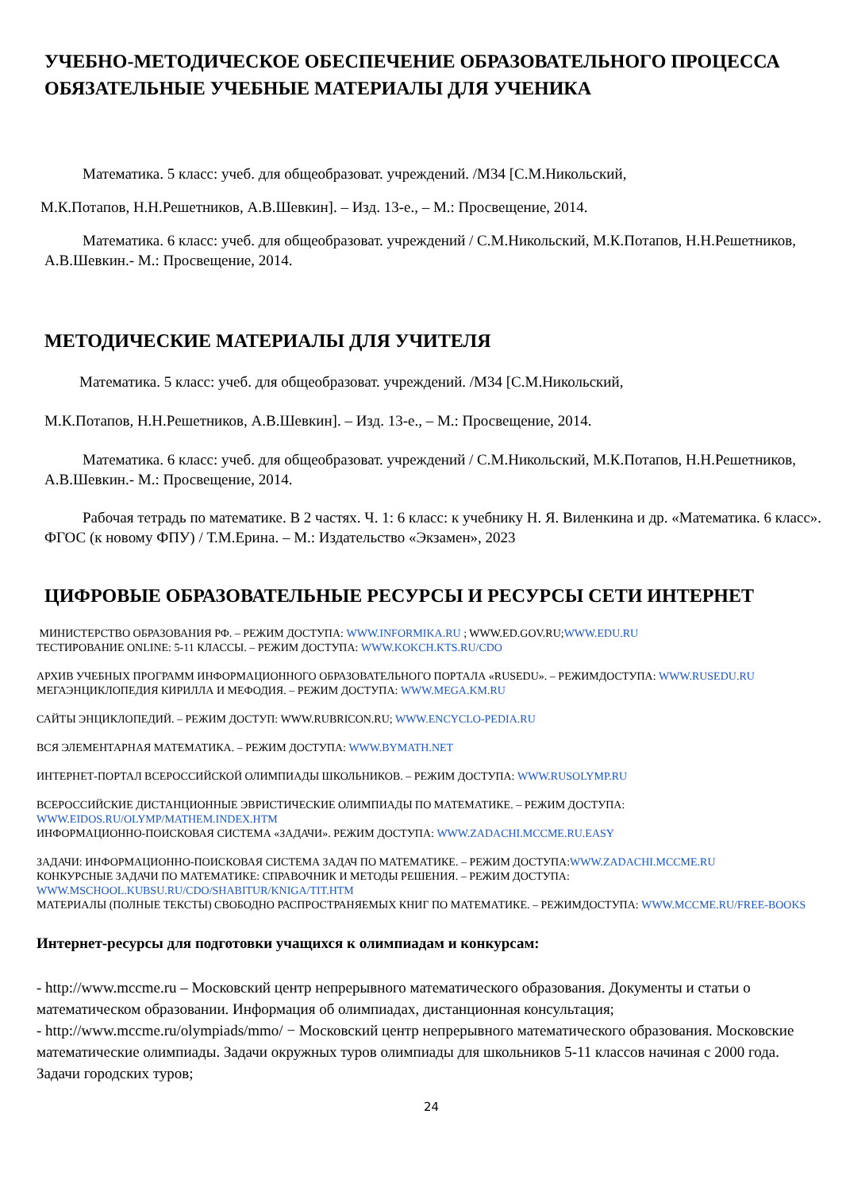УЧЕБНО-МЕТОДИЧЕСКОЕ ОБЕСПЕЧЕНИЕ ОБРАЗОВАТЕЛЬНОГО ПРОЦЕССА
ОБЯЗАТЕЛЬНЫЕ УЧЕБНЫЕ МАТЕРИАЛЫ ДЛЯ УЧЕНИКА
Математика. 5 класс: учеб. для общеобразоват. учреждений. /М34 [С.М.Никольский,
М.К.Потапов, Н.Н.Решетников, А.В.Шевкин]. – Изд. 13-е., – М.: Просвещение, 2014.
Математика. 6 класс: учеб. для общеобразоват. учреждений / С.М.Никольский, М.К.Потапов, Н.Н.Решетников, А.В.Шевкин.- М.: Просвещение, 2014.
МЕТОДИЧЕСКИЕ МАТЕРИАЛЫ ДЛЯ УЧИТЕЛЯ
Математика. 5 класс: учеб. для общеобразоват. учреждений. /М34 [С.М.Никольский,
М.К.Потапов, Н.Н.Решетников, А.В.Шевкин]. – Изд. 13-е., – М.: Просвещение, 2014.
Математика. 6 класс: учеб. для общеобразоват. учреждений / С.М.Никольский, М.К.Потапов, Н.Н.Решетников, А.В.Шевкин.- М.: Просвещение, 2014.
Рабочая тетрадь по математике. В 2 частях. Ч. 1: 6 класс: к учебнику Н. Я. Виленкина и др. «Математика. 6 класс». ФГОС (к новому ФПУ) / Т.М.Ерина. – М.: Издательство «Экзамен», 2023
ЦИФРОВЫЕ ОБРАЗОВАТЕЛЬНЫЕ РЕСУРСЫ И РЕСУРСЫ СЕТИ ИНТЕРНЕТ
МИНИСТЕРСТВО ОБРАЗОВАНИЯ РФ. – РЕЖИМ ДОСТУПА: WWW.INFORMIKA.RU ; WWW.ED.GOV.RU;WWW.EDU.RU
ТЕСТИРОВАНИЕ ONLINE: 5-11 КЛАССЫ. – РЕЖИМ ДОСТУПА: WWW.KOKCH.KTS.RU/CDO
АРХИВ УЧЕБНЫХ ПРОГРАММ ИНФОРМАЦИОННОГО ОБРАЗОВАТЕЛЬНОГО ПОРТАЛА «RUSEDU». – РЕЖИМДОСТУПА: WWW.RUSEDU.RU
МЕГАЭНЦИКЛОПЕДИЯ КИРИЛЛА И МЕФОДИЯ. – РЕЖИМ ДОСТУПА: WWW.MEGA.KM.RU
САЙТЫ ЭНЦИКЛОПЕДИЙ. – РЕЖИМ ДОСТУП: WWW.RUBRICON.RU; WWW.ENCYCLO-PEDIA.RU
ВСЯ ЭЛЕМЕНТАРНАЯ МАТЕМАТИКА. – РЕЖИМ ДОСТУПА: WWW.BYMATH.NET
ИНТЕРНЕТ-ПОРТАЛ ВСЕРОССИЙСКОЙ ОЛИМПИАДЫ ШКОЛЬНИКОВ. – РЕЖИМ ДОСТУПА: WWW.RUSOLYMP.RU
ВСЕРОССИЙСКИЕ ДИСТАНЦИОННЫЕ ЭВРИСТИЧЕСКИЕ ОЛИМПИАДЫ ПО МАТЕМАТИКЕ. – РЕЖИМ ДОСТУПА: WWW.EIDOS.RU/OLYMP/MATHEM.INDEX.HTM
ИНФОРМАЦИОННО-ПОИСКОВАЯ СИСТЕМА «ЗАДАЧИ». РЕЖИМ ДОСТУПА: WWW.ZADACHI.MCCME.RU.EASY
ЗАДАЧИ: ИНФОРМАЦИОННО-ПОИСКОВАЯ СИСТЕМА ЗАДАЧ ПО МАТЕМАТИКЕ. – РЕЖИМ ДОСТУПА:WWW.ZADACHI.MCCME.RU
КОНКУРСНЫЕ ЗАДАЧИ ПО МАТЕМАТИКЕ: СПРАВОЧНИК И МЕТОДЫ РЕШЕНИЯ. – РЕЖИМ ДОСТУПА: WWW.MSCHOOL.KUBSU.RU/CDO/SHABITUR/KNIGA/TIT.HTM
МАТЕРИАЛЫ (ПОЛНЫЕ ТЕКСТЫ) СВОБОДНО РАСПРОСТРАНЯЕМЫХ КНИГ ПО МАТЕМАТИКЕ. – РЕЖИМДОСТУПА: WWW.MCCME.RU/FREE-BOOKS
Интернет-ресурсы для подготовки учащихся к олимпиадам и конкурсам:
- http://www.mccme.ru – Московский центр непрерывного математического образования. Документы и статьи о математическом образовании. Информация об олимпиадах, дистанционная консультация;
- http://www.mccme.ru/olympiads/mmo/ − Московский центр непрерывного математического образования. Московские математические олимпиады. Задачи окружных туров олимпиады для школьников 5-11 классов начиная с 2000 года. Задачи городских туров;
24